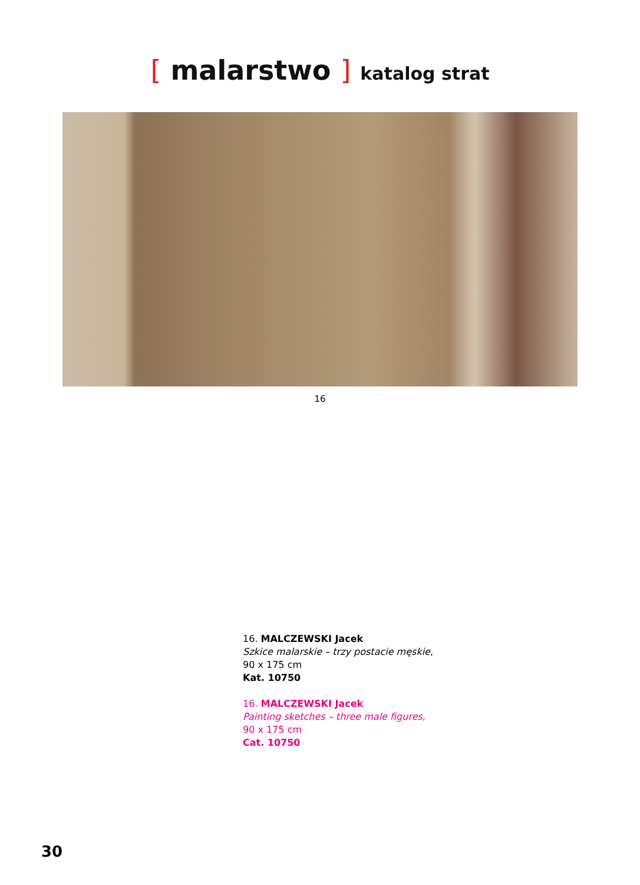[ malarstwo ] katalog strat
16
16. MALCZEWSKI Jacek
Szkice malarskie – trzy postacie męskie,
90 x 175 cm
Kat. 10750
16. MALCZEWSKI Jacek
Painting sketches – three male figures,
90 x 175 cm
Cat. 10750
30